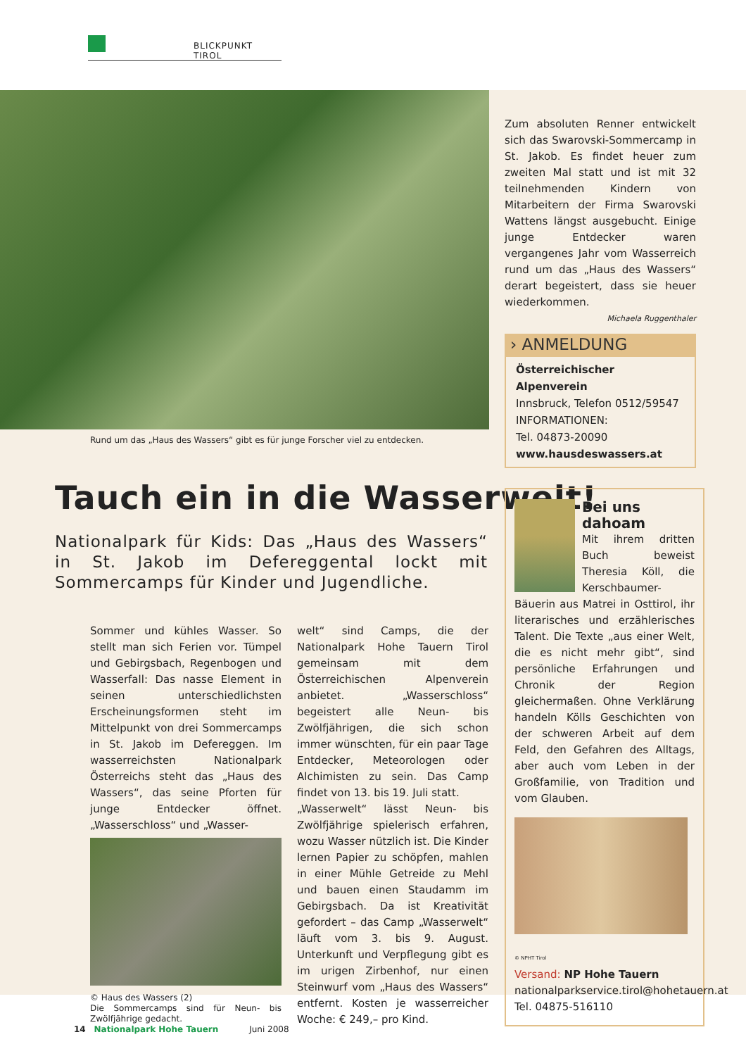BLICKPUNKT TIROL
Rund um das „Haus des Wassers“ gibt es für junge Forscher viel zu entdecken.
Zum absoluten Renner entwickelt sich das Swarovski-Sommercamp in St. Jakob. Es findet heuer zum zweiten Mal statt und ist mit 32 teilnehmenden Kindern von Mitarbeitern der Firma Swarovski Wattens längst ausgebucht. Einige junge Entdecker waren vergangenes Jahr vom Wasserreich rund um das „Haus des Wassers“ derart begeistert, dass sie heuer wiederkommen.
Michaela Ruggenthaler
› ANMELDUNG
Österreichischer Alpenverein
Innsbruck, Telefon 0512/59547
INFORMATIONEN:
Tel. 04873-20090
www.hausdeswassers.at
Tauch ein in die Wasserwelt!
Nationalpark für Kids: Das „Haus des Wassers“ in St. Jakob im Defereggental lockt mit Sommercamps für Kinder und Jugendliche.
Sommer und kühles Wasser. So stellt man sich Ferien vor. Tümpel und Gebirgsbach, Regenbogen und Wasserfall: Das nasse Element in seinen unterschiedlichsten Erscheinungsformen steht im Mittelpunkt von drei Sommercamps in St. Jakob im Defereggen. Im wasserreichsten Nationalpark Österreichs steht das „Haus des Wassers“, das seine Pforten für junge Entdecker öffnet. „Wasserschloss“ und „Wasser-
© Haus des Wassers (2)
Die Sommercamps sind für Neun- bis Zwölfjährige gedacht.
welt“ sind Camps, die der Nationalpark Hohe Tauern Tirol gemeinsam mit dem Österreichischen Alpenverein anbietet. „Wasserschloss“ begeistert alle Neun- bis Zwölfjährigen, die sich schon immer wünschten, für ein paar Tage Entdecker, Meteorologen oder Alchimisten zu sein. Das Camp findet von 13. bis 19. Juli statt.
„Wasserwelt“ lässt Neun- bis Zwölfjährige spielerisch erfahren, wozu Wasser nützlich ist. Die Kinder lernen Papier zu schöpfen, mahlen in einer Mühle Getreide zu Mehl und bauen einen Staudamm im Gebirgsbach. Da ist Kreativität gefordert – das Camp „Wasserwelt“ läuft vom 3. bis 9. August. Unterkunft und Verpflegung gibt es im urigen Zirbenhof, nur einen Steinwurf vom „Haus des Wassers“ entfernt. Kosten je wasserreicher Woche: € 249,– pro Kind.
Bei uns
dahoam
Mit ihrem dritten Buch beweist Theresia Köll, die Kerschbaumer-Bäuerin aus Matrei in Osttirol, ihr literarisches und erzählerisches Talent. Die Texte „aus einer Welt, die es nicht mehr gibt“, sind persönliche Erfahrungen und Chronik der Region gleichermaßen. Ohne Verklärung handeln Kölls Geschichten von der schweren Arbeit auf dem Feld, den Gefahren des Alltags, aber auch vom Leben in der Großfamilie, von Tradition und vom Glauben.
© NPHT Tirol
Versand: NP Hohe Tauern
nationalparkservice.tirol@hohetauern.at
Tel. 04875-516110
14 Nationalpark Hohe Tauern Juni 2008